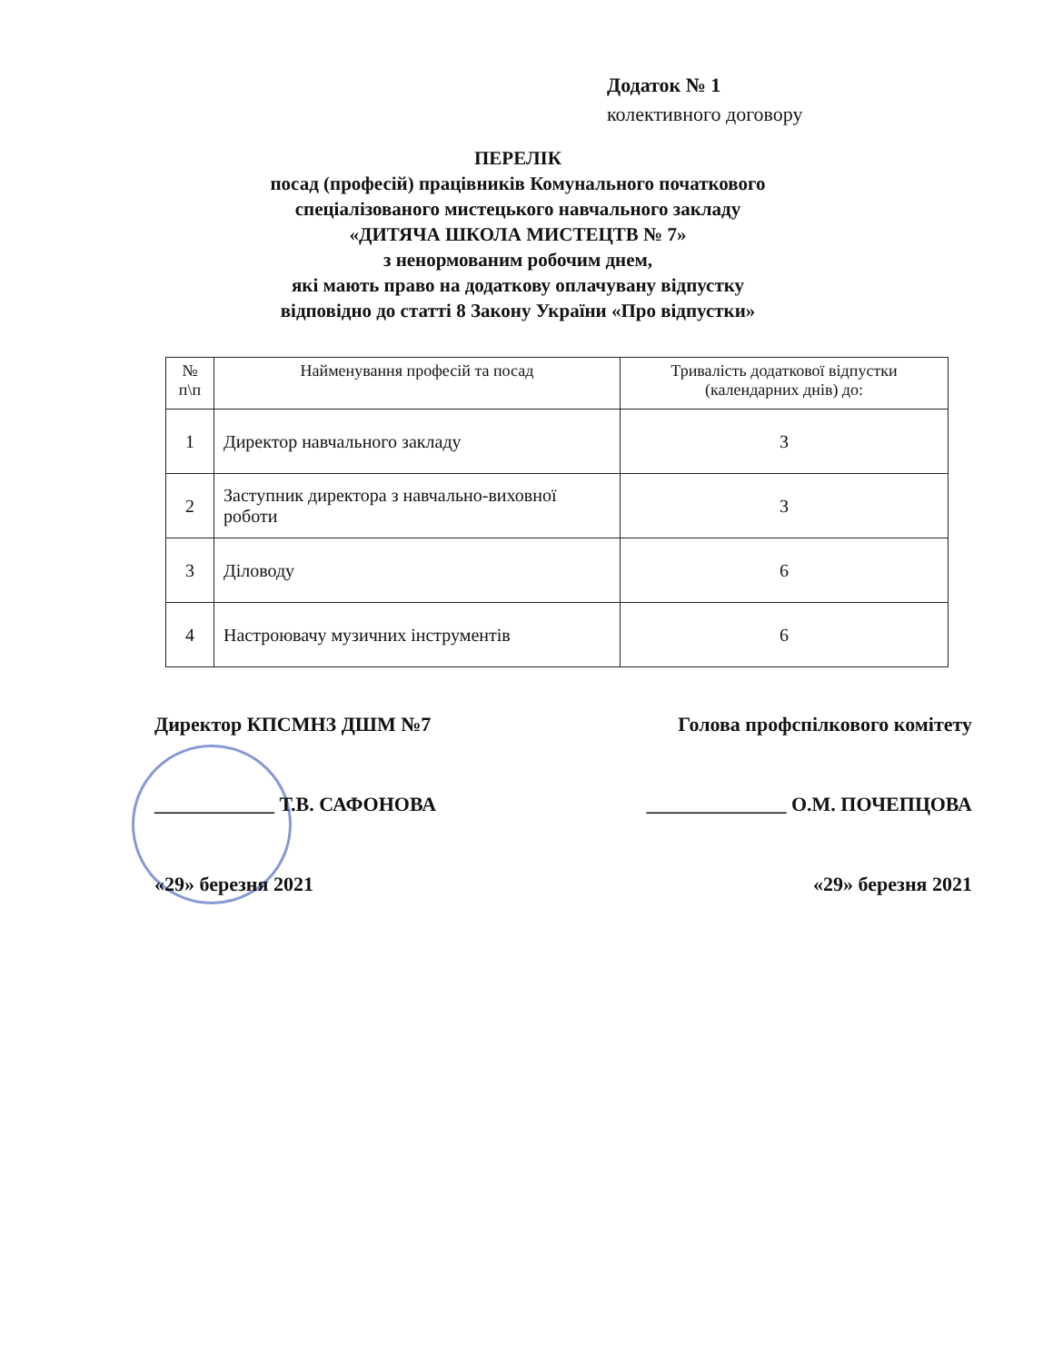Додаток № 1
колективного договору
ПЕРЕЛІК
посад (професій) працівників Комунального початкового
спеціалізованого мистецького навчального закладу
«ДИТЯЧА ШКОЛА МИСТЕЦТВ № 7»
з ненормованим робочим днем,
які мають право на додаткову оплачувану відпустку
відповідно до статті 8 Закону України «Про відпустки»
| № п\п | Найменування професій та посад | Тривалість додаткової відпустки (календарних днів) до: |
| --- | --- | --- |
| 1 | Директор навчального закладу | 3 |
| 2 | Заступник директора з навчально-виховної роботи | 3 |
| 3 | Діловоду | 6 |
| 4 | Настроювачу музичних інструментів | 6 |
Директор КПСМНЗ ДШМ №7 Голова профспілкового комітету
____________ Т.В. САФОНОВА ______________ О.М. ПОЧЕПЦОВА
«29» березня 2021 «29» березня 2021